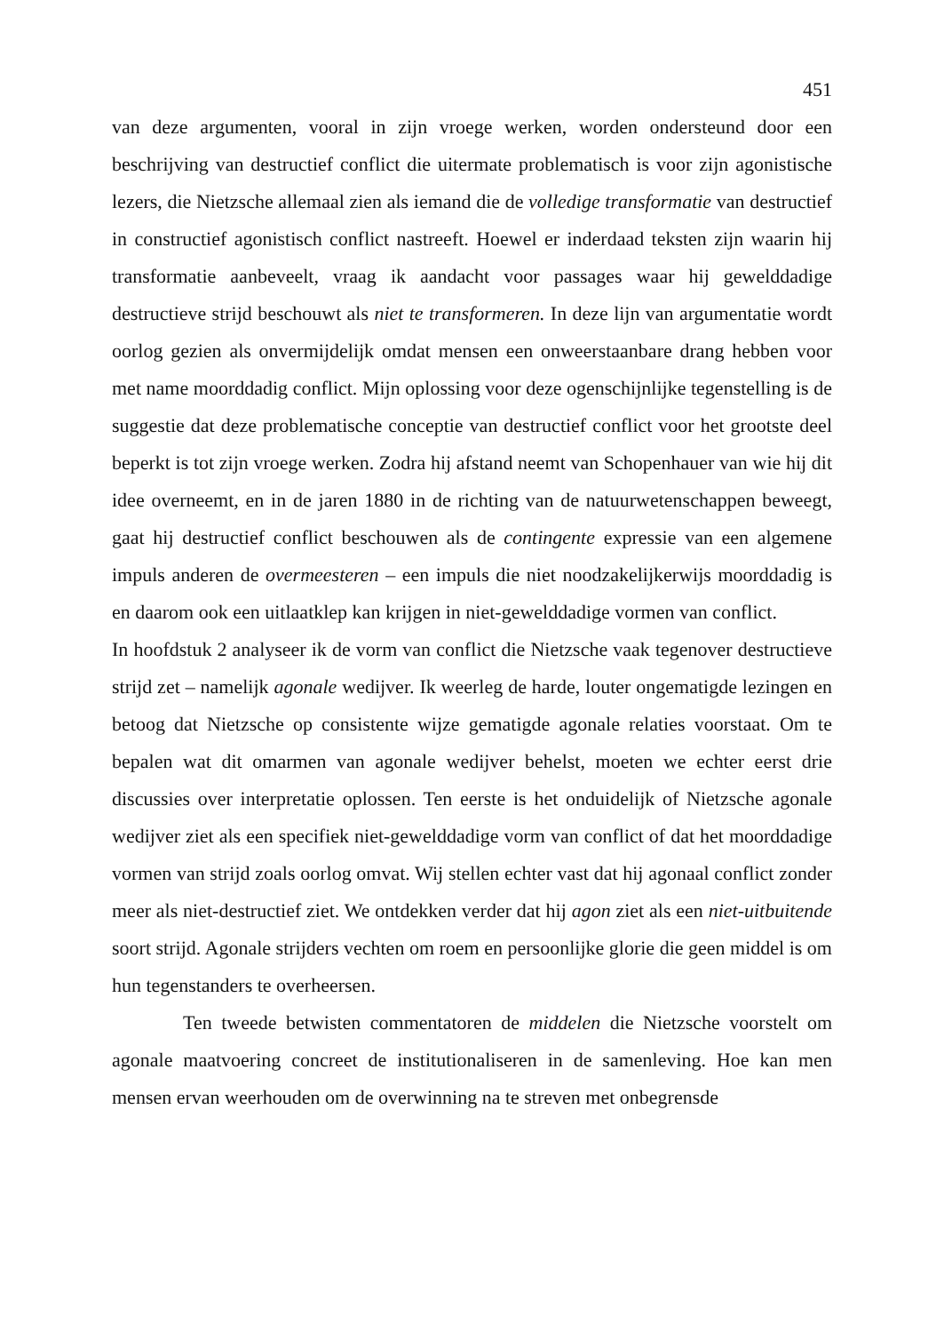451
van deze argumenten, vooral in zijn vroege werken, worden ondersteund door een beschrijving van destructief conflict die uitermate problematisch is voor zijn agonistische lezers, die Nietzsche allemaal zien als iemand die de volledige transformatie van destructief in constructief agonistisch conflict nastreeft. Hoewel er inderdaad teksten zijn waarin hij transformatie aanbeveelt, vraag ik aandacht voor passages waar hij gewelddadige destructieve strijd beschouwt als niet te transformeren. In deze lijn van argumentatie wordt oorlog gezien als onvermijdelijk omdat mensen een onweerstaanbare drang hebben voor met name moorddadig conflict. Mijn oplossing voor deze ogenschijnlijke tegenstelling is de suggestie dat deze problematische conceptie van destructief conflict voor het grootste deel beperkt is tot zijn vroege werken. Zodra hij afstand neemt van Schopenhauer van wie hij dit idee overneemt, en in de jaren 1880 in de richting van de natuurwetenschappen beweegt, gaat hij destructief conflict beschouwen als de contingente expressie van een algemene impuls anderen de overmeesteren – een impuls die niet noodzakelijkerwijs moorddadig is en daarom ook een uitlaatklep kan krijgen in niet-gewelddadige vormen van conflict.
In hoofdstuk 2 analyseer ik de vorm van conflict die Nietzsche vaak tegenover destructieve strijd zet – namelijk agonale wedijver. Ik weerleg de harde, louter ongematigde lezingen en betoog dat Nietzsche op consistente wijze gematigde agonale relaties voorstaat. Om te bepalen wat dit omarmen van agonale wedijver behelst, moeten we echter eerst drie discussies over interpretatie oplossen. Ten eerste is het onduidelijk of Nietzsche agonale wedijver ziet als een specifiek niet-gewelddadige vorm van conflict of dat het moorddadige vormen van strijd zoals oorlog omvat. Wij stellen echter vast dat hij agonaal conflict zonder meer als niet-destructief ziet. We ontdekken verder dat hij agon ziet als een niet-uitbuitende soort strijd. Agonale strijders vechten om roem en persoonlijke glorie die geen middel is om hun tegenstanders te overheersen.
Ten tweede betwisten commentatoren de middelen die Nietzsche voorstelt om agonale maatvoering concreet de institutionaliseren in de samenleving. Hoe kan men mensen ervan weerhouden om de overwinning na te streven met onbegrensde